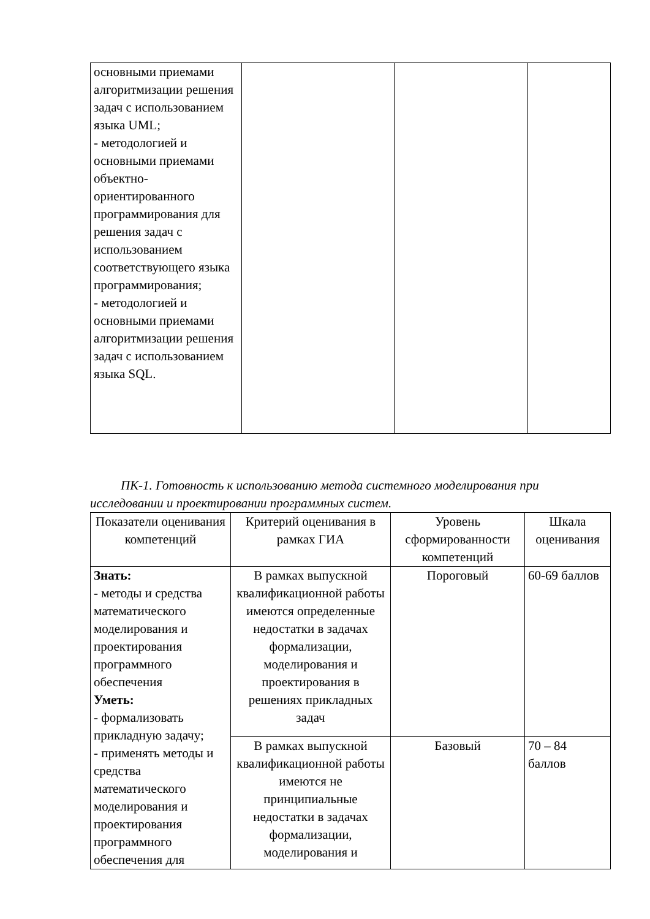| основными приемами алгоритмизации решения задач с использованием языка UML; - методологией и основными приемами объектно-ориентированного программирования для решения задач с использованием соответствующего языка программирования; - методологией и основными приемами алгоритмизации решения задач с использованием языка SQL. | | | |
ПК-1. Готовность к использованию метода системного моделирования при исследовании и проектировании программных систем.
| Показатели оценивания компетенций | Критерий оценивания в рамках ГИА | Уровень сформированности компетенций | Шкала оценивания |
| --- | --- | --- | --- |
| Знать: - методы и средства математического моделирования и проектирования программного обеспечения Уметь: - формализовать прикладную задачу; - применять методы и средства математического моделирования и проектирования программного обеспечения для | В рамках выпускной квалификационной работы имеются определенные недостатки в задачах формализации, моделирования и проектирования в решениях прикладных задач | Пороговый | 60-69 баллов |
| | В рамках выпускной квалификационной работы имеются не принципиальные недостатки в задачах формализации, моделирования и | Базовый | 70 – 84 баллов |